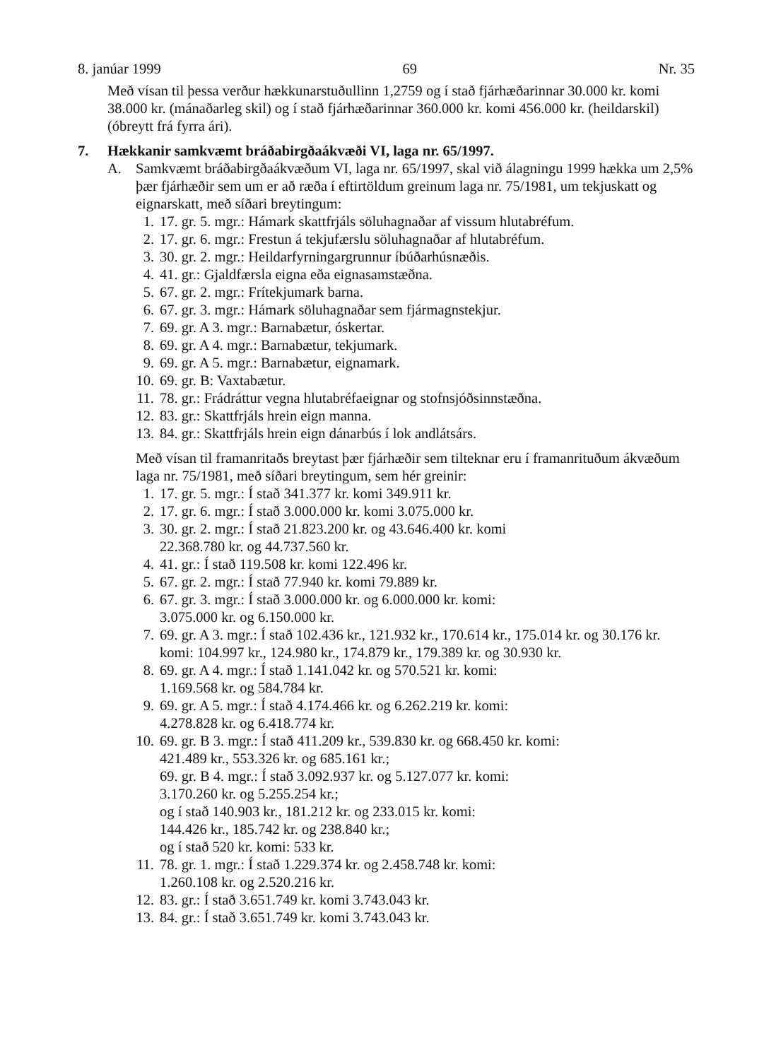8. janúar 1999 69 Nr. 35
Með vísan til þessa verður hækkunarstuðullinn 1,2759 og í stað fjárhæðarinnar 30.000 kr. komi 38.000 kr. (mánaðarleg skil) og í stað fjárhæðarinnar 360.000 kr. komi 456.000 kr. (heildarskil) (óbreytt frá fyrra ári).
7. Hækkanir samkvæmt bráðabirgðaákvæði VI, laga nr. 65/1997.
A. Samkvæmt bráðabirgðaákvæðum VI, laga nr. 65/1997, skal við álagningu 1999 hækka um 2,5% þær fjárhæðir sem um er að ræða í eftirtöldum greinum laga nr. 75/1981, um tekjuskatt og eignarskatt, með síðari breytingum:
1. 17. gr. 5. mgr.: Hámark skattfrjáls söluhagnaðar af vissum hlutabréfum.
2. 17. gr. 6. mgr.: Frestun á tekjufærslu söluhagnaðar af hlutabréfum.
3. 30. gr. 2. mgr.: Heildarfyrningargrunnur íbúðarhúsnæðis.
4. 41. gr.: Gjaldfærsla eigna eða eignasamstæðna.
5. 67. gr. 2. mgr.: Frítekjumark barna.
6. 67. gr. 3. mgr.: Hámark söluhagnaðar sem fjármagnstekjur.
7. 69. gr. A 3. mgr.: Barnabætur, óskertar.
8. 69. gr. A 4. mgr.: Barnabætur, tekjumark.
9. 69. gr. A 5. mgr.: Barnabætur, eignamark.
10. 69. gr. B: Vaxtabætur.
11. 78. gr.: Frádráttur vegna hlutabréfaeignar og stofnsjóðsinnstæðna.
12. 83. gr.: Skattfrjáls hrein eign manna.
13. 84. gr.: Skattfrjáls hrein eign dánarbús í lok andlátsárs.
Með vísan til framanritaðs breytast þær fjárhæðir sem tilteknar eru í framanrituðum ákvæðum laga nr. 75/1981, með síðari breytingum, sem hér greinir:
1. 17. gr. 5. mgr.: Í stað 341.377 kr. komi 349.911 kr.
2. 17. gr. 6. mgr.: Í stað 3.000.000 kr. komi 3.075.000 kr.
3. 30. gr. 2. mgr.: Í stað 21.823.200 kr. og 43.646.400 kr. komi
22.368.780 kr. og 44.737.560 kr.
4. 41. gr.: Í stað 119.508 kr. komi 122.496 kr.
5. 67. gr. 2. mgr.: Í stað 77.940 kr. komi 79.889 kr.
6. 67. gr. 3. mgr.: Í stað 3.000.000 kr. og 6.000.000 kr. komi:
3.075.000 kr. og 6.150.000 kr.
7. 69. gr. A 3. mgr.: Í stað 102.436 kr., 121.932 kr., 170.614 kr., 175.014 kr. og 30.176 kr. komi: 104.997 kr., 124.980 kr., 174.879 kr., 179.389 kr. og 30.930 kr.
8. 69. gr. A 4. mgr.: Í stað 1.141.042 kr. og 570.521 kr. komi:
1.169.568 kr. og 584.784 kr.
9. 69. gr. A 5. mgr.: Í stað 4.174.466 kr. og 6.262.219 kr. komi:
4.278.828 kr. og 6.418.774 kr.
10. 69. gr. B 3. mgr.: Í stað 411.209 kr., 539.830 kr. og 668.450 kr. komi:
421.489 kr., 553.326 kr. og 685.161 kr.;
69. gr. B 4. mgr.: Í stað 3.092.937 kr. og 5.127.077 kr. komi:
3.170.260 kr. og 5.255.254 kr.;
og í stað 140.903 kr., 181.212 kr. og 233.015 kr. komi:
144.426 kr., 185.742 kr. og 238.840 kr.;
og í stað 520 kr. komi: 533 kr.
11. 78. gr. 1. mgr.: Í stað 1.229.374 kr. og 2.458.748 kr. komi:
1.260.108 kr. og 2.520.216 kr.
12. 83. gr.: Í stað 3.651.749 kr. komi 3.743.043 kr.
13. 84. gr.: Í stað 3.651.749 kr. komi 3.743.043 kr.